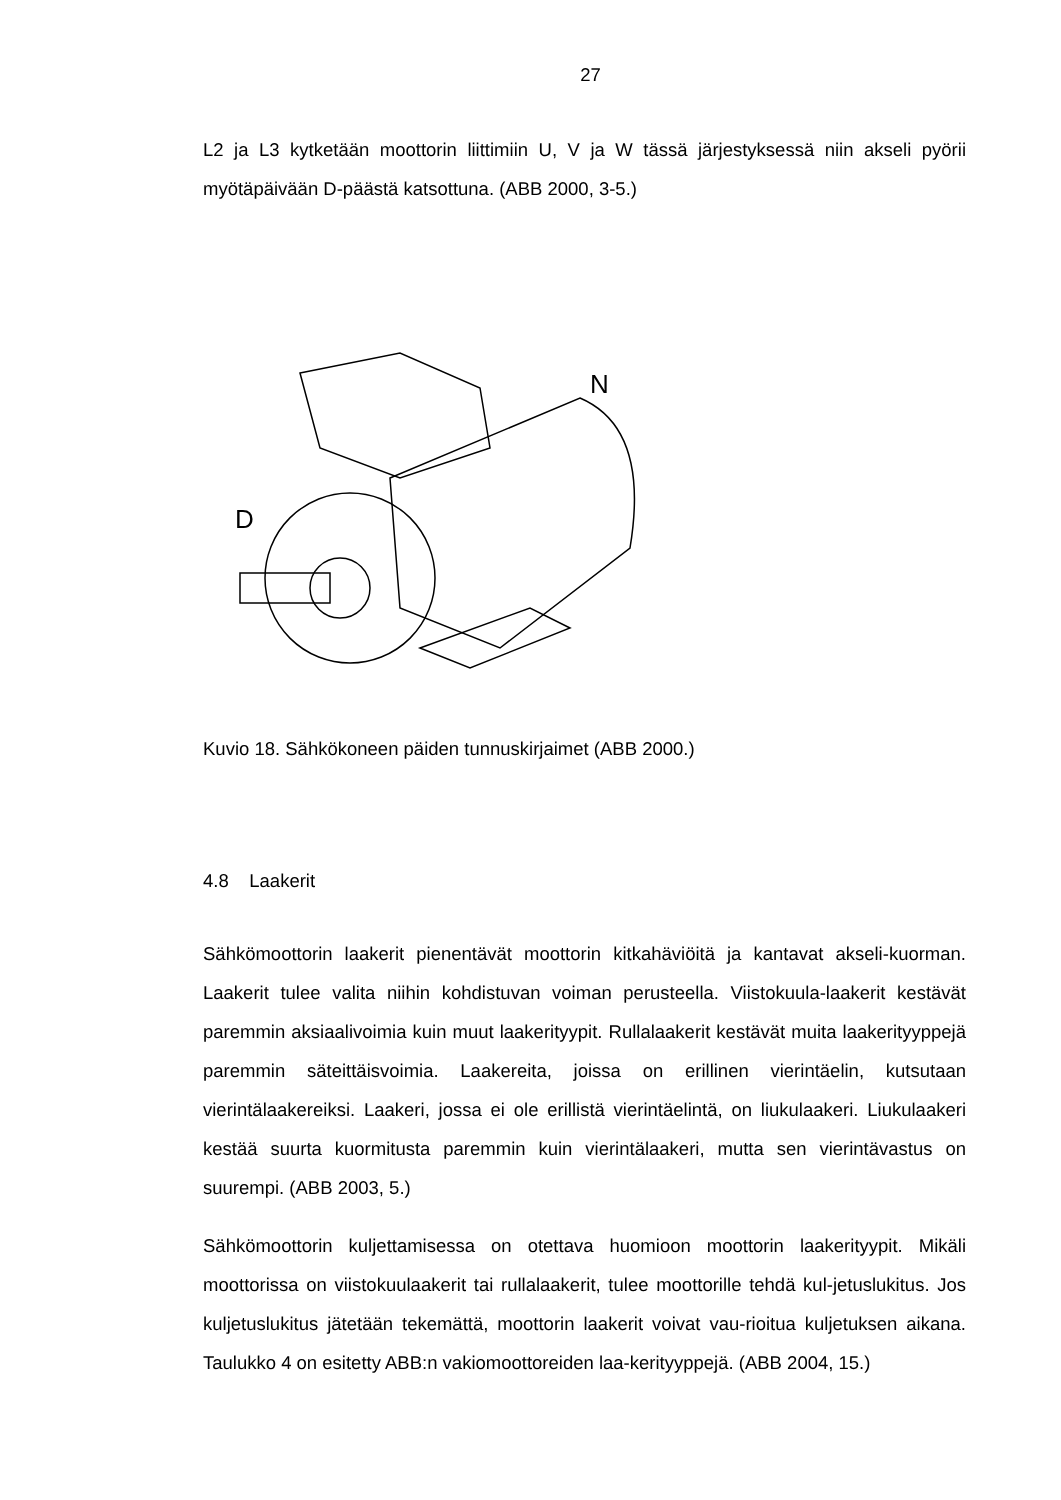27
L2 ja L3 kytketään moottorin liittimiin U, V ja W tässä järjestyksessä niin akseli pyörii myötäpäivään D-päästä katsottuna. (ABB 2000, 3-5.)
D
N
Kuvio 18. Sähkökoneen päiden tunnuskirjaimet (ABB 2000.)
4.8 Laakerit
Sähkömoottorin laakerit pienentävät moottorin kitkahäviöitä ja kantavat akseli-kuorman. Laakerit tulee valita niihin kohdistuvan voiman perusteella. Viistokuula-laakerit kestävät paremmin aksiaalivoimia kuin muut laakerityypit. Rullalaakerit kestävät muita laakerityyppejä paremmin säteittäisvoimia. Laakereita, joissa on erillinen vierintäelin, kutsutaan vierintälaakereiksi. Laakeri, jossa ei ole erillistä vierintäelintä, on liukulaakeri. Liukulaakeri kestää suurta kuormitusta paremmin kuin vierintälaakeri, mutta sen vierintävastus on suurempi. (ABB 2003, 5.)
Sähkömoottorin kuljettamisessa on otettava huomioon moottorin laakerityypit. Mikäli moottorissa on viistokuulaakerit tai rullalaakerit, tulee moottorille tehdä kul-jetuslukitus. Jos kuljetuslukitus jätetään tekemättä, moottorin laakerit voivat vau-rioitua kuljetuksen aikana. Taulukko 4 on esitetty ABB:n vakiomoottoreiden laa-kerityyppejä. (ABB 2004, 15.)